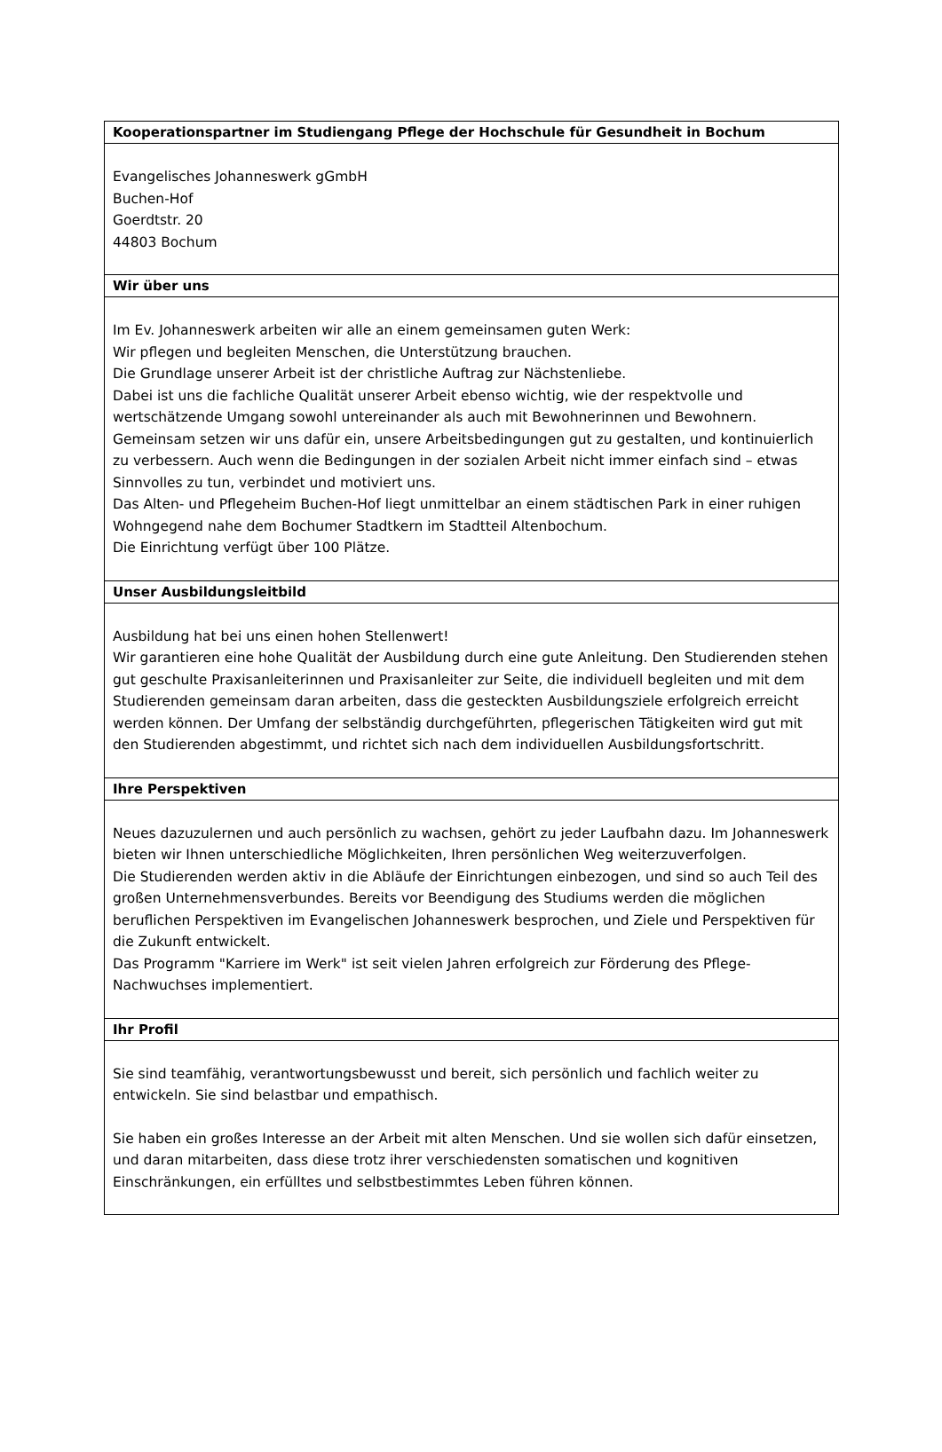| Kooperationspartner im Studiengang Pflege der Hochschule für Gesundheit in Bochum |
| --- |
| Evangelisches Johanneswerk gGmbH Buchen-Hof Goerdtstr. 20 44803 Bochum |
| Wir über uns |
| Im Ev. Johanneswerk arbeiten wir alle an einem gemeinsamen guten Werk: Wir pflegen und begleiten Menschen, die Unterstützung brauchen. Die Grundlage unserer Arbeit ist der christliche Auftrag zur Nächstenliebe. Dabei ist uns die fachliche Qualität unserer Arbeit ebenso wichtig, wie der respektvolle und wertschätzende Umgang sowohl untereinander als auch mit Bewohnerinnen und Bewohnern. Gemeinsam setzen wir uns dafür ein, unsere Arbeitsbedingungen gut zu gestalten, und kontinuierlich zu verbessern. Auch wenn die Bedingungen in der sozialen Arbeit nicht immer einfach sind – etwas Sinnvolles zu tun, verbindet und motiviert uns. Das Alten- und Pflegeheim Buchen-Hof liegt unmittelbar an einem städtischen Park in einer ruhigen Wohngegend nahe dem Bochumer Stadtkern im Stadtteil Altenbochum. Die Einrichtung verfügt über 100 Plätze. |
| Unser Ausbildungsleitbild |
| Ausbildung hat bei uns einen hohen Stellenwert! Wir garantieren eine hohe Qualität der Ausbildung durch eine gute Anleitung. Den Studierenden stehen gut geschulte Praxisanleiterinnen und Praxisanleiter zur Seite, die individuell begleiten und mit dem Studierenden gemeinsam daran arbeiten, dass die gesteckten Ausbildungsziele erfolgreich erreicht werden können. Der Umfang der selbständig durchgeführten, pflegerischen Tätigkeiten wird gut mit den Studierenden abgestimmt, und richtet sich nach dem individuellen Ausbildungsfortschritt. |
| Ihre Perspektiven |
| Neues dazuzulernen und auch persönlich zu wachsen, gehört zu jeder Laufbahn dazu. Im Johanneswerk bieten wir Ihnen unterschiedliche Möglichkeiten, Ihren persönlichen Weg weiterzuverfolgen. Die Studierenden werden aktiv in die Abläufe der Einrichtungen einbezogen, und sind so auch Teil des großen Unternehmensverbundes. Bereits vor Beendigung des Studiums werden die möglichen beruflichen Perspektiven im Evangelischen Johanneswerk besprochen, und Ziele und Perspektiven für die Zukunft entwickelt. Das Programm "Karriere im Werk" ist seit vielen Jahren erfolgreich zur Förderung des Pflege-Nachwuchses implementiert. |
| Ihr Profil |
| Sie sind teamfähig, verantwortungsbewusst und bereit, sich persönlich und fachlich weiter zu entwickeln. Sie sind belastbar und empathisch. Sie haben ein großes Interesse an der Arbeit mit alten Menschen. Und sie wollen sich dafür einsetzen, und daran mitarbeiten, dass diese trotz ihrer verschiedensten somatischen und kognitiven Einschränkungen, ein erfülltes und selbstbestimmtes Leben führen können. |